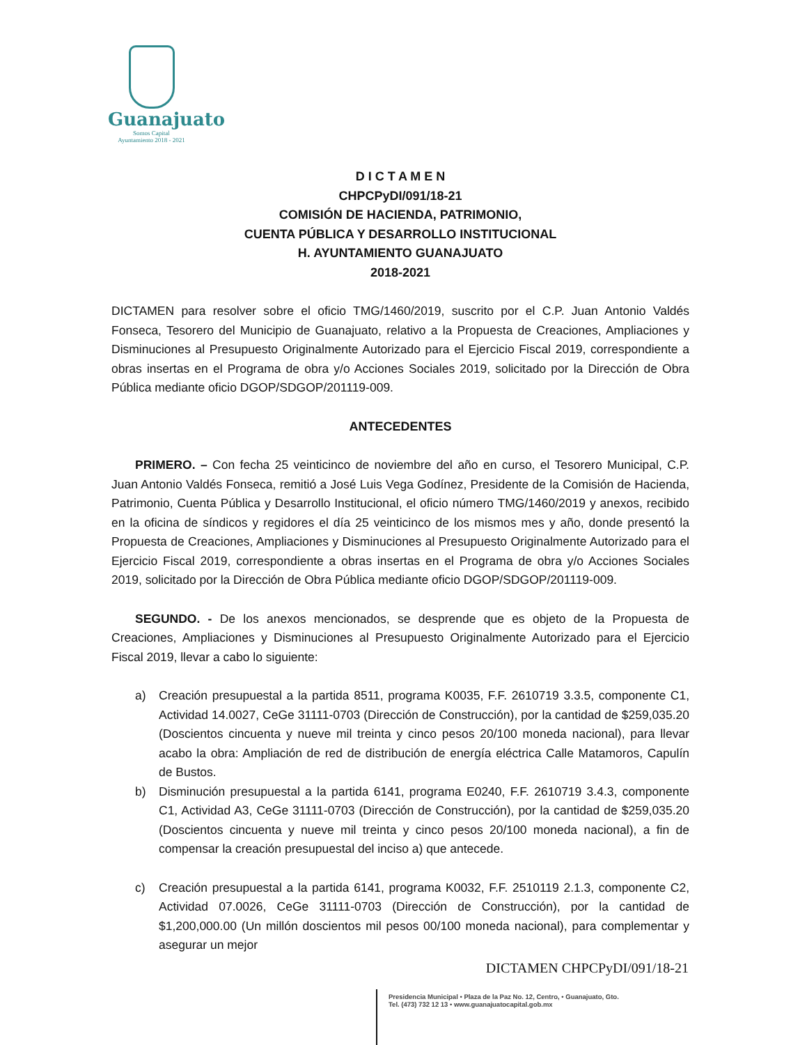Guanajuato
Somos Capital
Ayuntamiento 2018 - 2021
D I C T A M E N
CHPCPyDI/091/18-21
COMISIÓN DE HACIENDA, PATRIMONIO,
CUENTA PÚBLICA Y DESARROLLO INSTITUCIONAL
H. AYUNTAMIENTO GUANAJUATO
2018-2021
DICTAMEN para resolver sobre el oficio TMG/1460/2019, suscrito por el C.P. Juan Antonio Valdés Fonseca, Tesorero del Municipio de Guanajuato, relativo a la Propuesta de Creaciones, Ampliaciones y Disminuciones al Presupuesto Originalmente Autorizado para el Ejercicio Fiscal 2019, correspondiente a obras insertas en el Programa de obra y/o Acciones Sociales 2019, solicitado por la Dirección de Obra Pública mediante oficio DGOP/SDGOP/201119-009.
ANTECEDENTES
PRIMERO. – Con fecha 25 veinticinco de noviembre del año en curso, el Tesorero Municipal, C.P. Juan Antonio Valdés Fonseca, remitió a José Luis Vega Godínez, Presidente de la Comisión de Hacienda, Patrimonio, Cuenta Pública y Desarrollo Institucional, el oficio número TMG/1460/2019 y anexos, recibido en la oficina de síndicos y regidores el día 25 veinticinco de los mismos mes y año, donde presentó la Propuesta de Creaciones, Ampliaciones y Disminuciones al Presupuesto Originalmente Autorizado para el Ejercicio Fiscal 2019, correspondiente a obras insertas en el Programa de obra y/o Acciones Sociales 2019, solicitado por la Dirección de Obra Pública mediante oficio DGOP/SDGOP/201119-009.
SEGUNDO. - De los anexos mencionados, se desprende que es objeto de la Propuesta de Creaciones, Ampliaciones y Disminuciones al Presupuesto Originalmente Autorizado para el Ejercicio Fiscal 2019, llevar a cabo lo siguiente:
a) Creación presupuestal a la partida 8511, programa K0035, F.F. 2610719 3.3.5, componente C1, Actividad 14.0027, CeGe 31111-0703 (Dirección de Construcción), por la cantidad de $259,035.20 (Doscientos cincuenta y nueve mil treinta y cinco pesos 20/100 moneda nacional), para llevar acabo la obra: Ampliación de red de distribución de energía eléctrica Calle Matamoros, Capulín de Bustos.
b) Disminución presupuestal a la partida 6141, programa E0240, F.F. 2610719 3.4.3, componente C1, Actividad A3, CeGe 31111-0703 (Dirección de Construcción), por la cantidad de $259,035.20 (Doscientos cincuenta y nueve mil treinta y cinco pesos 20/100 moneda nacional), a fin de compensar la creación presupuestal del inciso a) que antecede.
c) Creación presupuestal a la partida 6141, programa K0032, F.F. 2510119 2.1.3, componente C2, Actividad 07.0026, CeGe 31111-0703 (Dirección de Construcción), por la cantidad de $1,200,000.00 (Un millón doscientos mil pesos 00/100 moneda nacional), para complementar y asegurar un mejor
DICTAMEN CHPCPyDI/091/18-21
Presidencia Municipal • Plaza de la Paz No. 12, Centro, • Guanajuato, Gto.
Tel. (473) 732 12 13 • www.guanajuatocapital.gob.mx